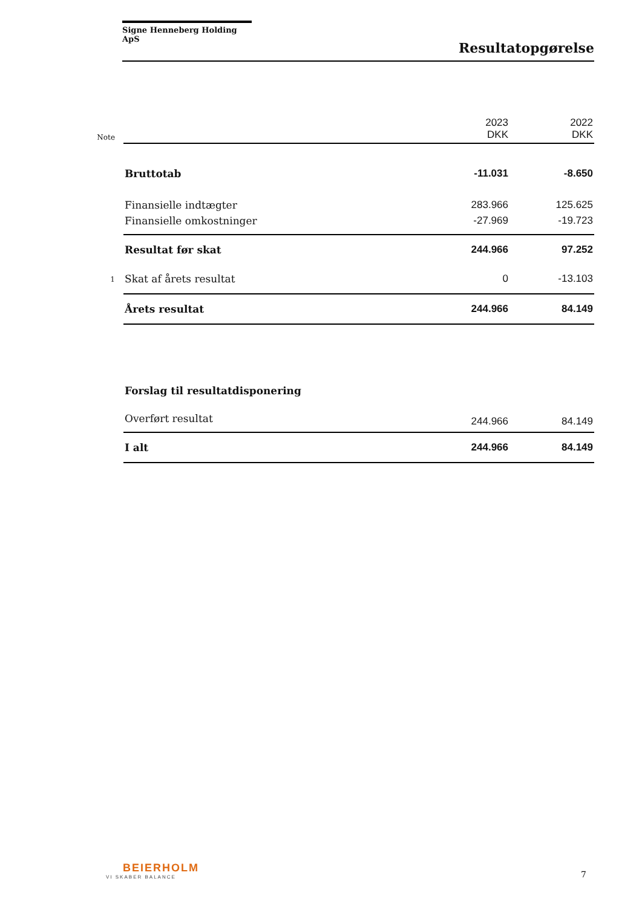Signe Henneberg Holding ApS
Resultatopgørelse
| Note | | 2023 DKK | 2022 DKK |
| --- | --- | --- | --- |
| | Bruttotab | -11.031 | -8.650 |
| | Finansielle indtægter | 283.966 | 125.625 |
| | Finansielle omkostninger | -27.969 | -19.723 |
| | Resultat før skat | 244.966 | 97.252 |
| 1 | Skat af årets resultat | 0 | -13.103 |
| | Årets resultat | 244.966 | 84.149 |
| | Forslag til resultatdisponering | | |
| | Overført resultat | 244.966 | 84.149 |
| | I alt | 244.966 | 84.149 |
BEIERHOLM
VI SKABER BALANCE
7